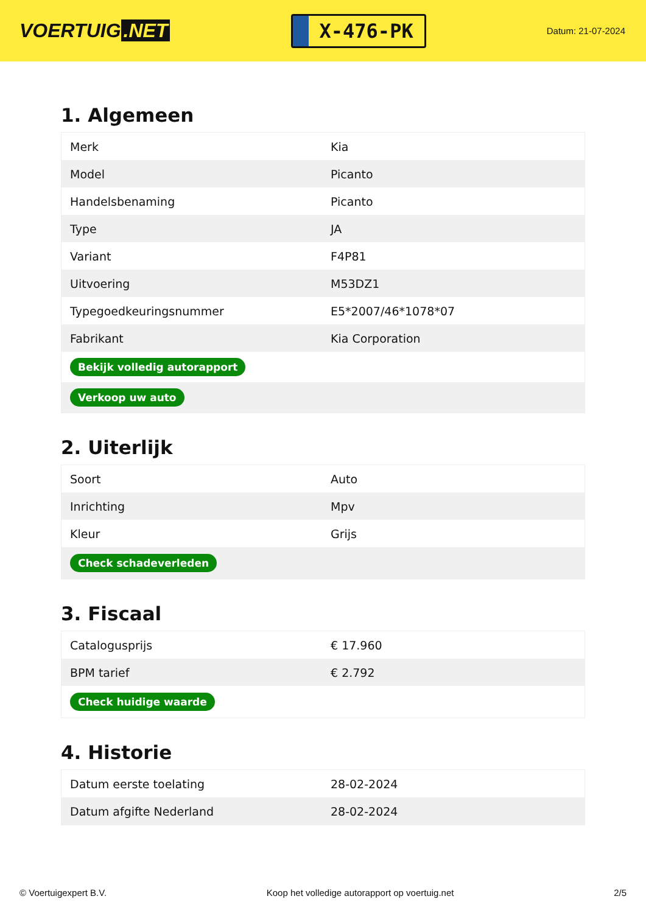VOERTUIG.NET
X-476-PK
Datum: 21-07-2024
1. Algemeen
| Merk | Kia |
| Model | Picanto |
| Handelsbenaming | Picanto |
| Type | JA |
| Variant | F4P81 |
| Uitvoering | M53DZ1 |
| Typegoedkeuringsnummer | E5*2007/46*1078*07 |
| Fabrikant | Kia Corporation |
| Bekijk volledig autorapport | |
| Verkoop uw auto | |
2. Uiterlijk
| Soort | Auto |
| Inrichting | Mpv |
| Kleur | Grijs |
| Check schadeverleden | |
3. Fiscaal
| Catalogusprijs | € 17.960 |
| BPM tarief | € 2.792 |
| Check huidige waarde | |
4. Historie
| Datum eerste toelating | 28-02-2024 |
| Datum afgifte Nederland | 28-02-2024 |
© Voertuigexpert B.V. Koop het volledige autorapport op voertuig.net 2/5